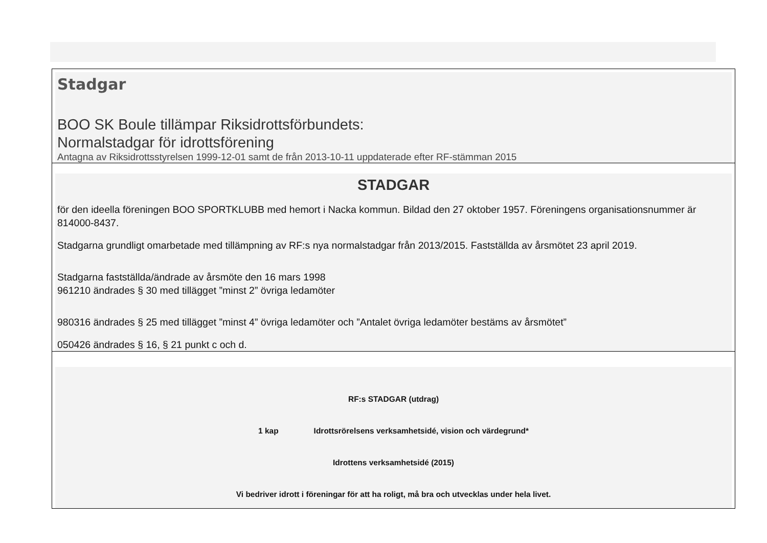| Stadgar BOO SK Boule tillämpar Riksidrottsförbundets: Normalstadgar för idrottsförening Antagna av Riksidrottsstyrelsen 1999-12-01 samt de från 2013-10-11 uppdaterade efter RF-stämman 2015 |
| STADGAR för den ideella föreningen BOO SPORTKLUBB med hemort i Nacka kommun. Bildad den 27 oktober 1957. Föreningens organisationsnummer är 814000-8437. Stadgarna grundligt omarbetade med tillämpning av RF:s nya normalstadgar från 2013/2015. Fastställda av årsmötet 23 april 2019. Stadgarna fastställda/ändrade av årsmöte den 16 mars 1998 961210 ändrades § 30 med tillägget ”minst 2” övriga ledamöter 980316 ändrades § 25 med tillägget ”minst 4” övriga ledamöter och ”Antalet övriga ledamöter bestäms av årsmötet” 050426 ändrades § 16, § 21 punkt c och d. |
| RF:s STADGAR (utdrag) 1 kap Idrottsrörelsens verksamhetsidé, vision och värdegrund* Idrottens verksamhetsidé (2015) Vi bedriver idrott i föreningar för att ha roligt, må bra och utvecklas under hela livet. |